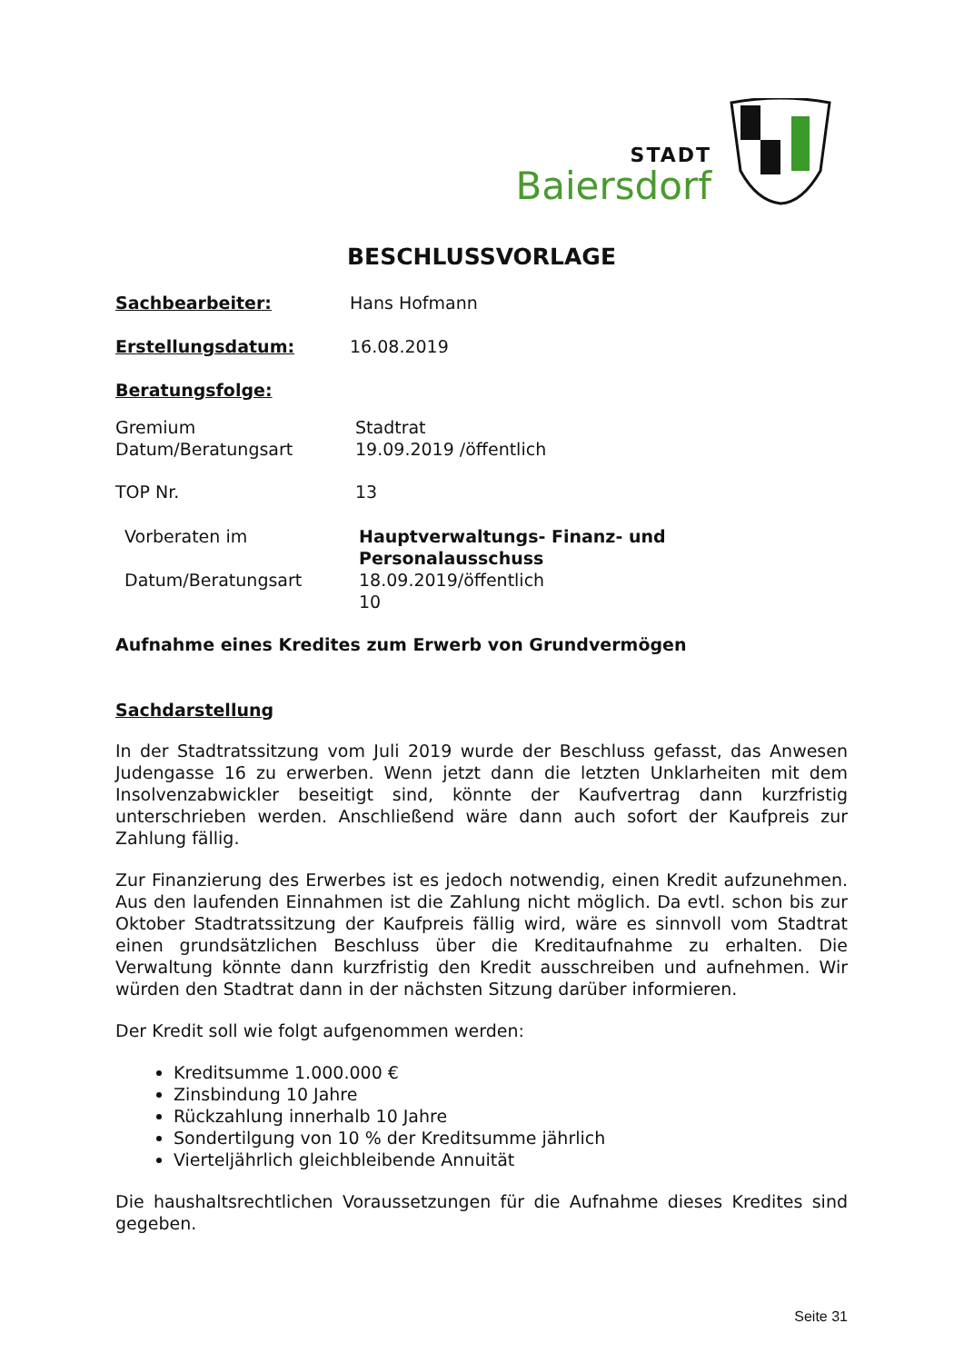STADT
Baiersdorf
BESCHLUSSVORLAGE
Sachbearbeiter: Hans Hofmann
Erstellungsdatum: 16.08.2019
Beratungsfolge:
Gremium
Datum/Beratungsart
Stadtrat
19.09.2019 /öffentlich
TOP Nr. 13
Vorberaten im
Datum/Beratungsart
Hauptverwaltungs- Finanz- und
Personalausschuss
18.09.2019/öffentlich
10
Aufnahme eines Kredites zum Erwerb von Grundvermögen
Sachdarstellung
In der Stadtratssitzung vom Juli 2019 wurde der Beschluss gefasst, das Anwesen Judengasse 16 zu erwerben. Wenn jetzt dann die letzten Unklarheiten mit dem Insolvenzabwickler beseitigt sind, könnte der Kaufvertrag dann kurzfristig unterschrieben werden. Anschließend wäre dann auch sofort der Kaufpreis zur Zahlung fällig.
Zur Finanzierung des Erwerbes ist es jedoch notwendig, einen Kredit aufzunehmen. Aus den laufenden Einnahmen ist die Zahlung nicht möglich. Da evtl. schon bis zur Oktober Stadtratssitzung der Kaufpreis fällig wird, wäre es sinnvoll vom Stadtrat einen grundsätzlichen Beschluss über die Kreditaufnahme zu erhalten. Die Verwaltung könnte dann kurzfristig den Kredit ausschreiben und aufnehmen. Wir würden den Stadtrat dann in der nächsten Sitzung darüber informieren.
Der Kredit soll wie folgt aufgenommen werden:
Kreditsumme 1.000.000 €
Zinsbindung 10 Jahre
Rückzahlung innerhalb 10 Jahre
Sondertilgung von 10 % der Kreditsumme jährlich
Vierteljährlich gleichbleibende Annuität
Die haushaltsrechtlichen Voraussetzungen für die Aufnahme dieses Kredites sind gegeben.
Seite 31